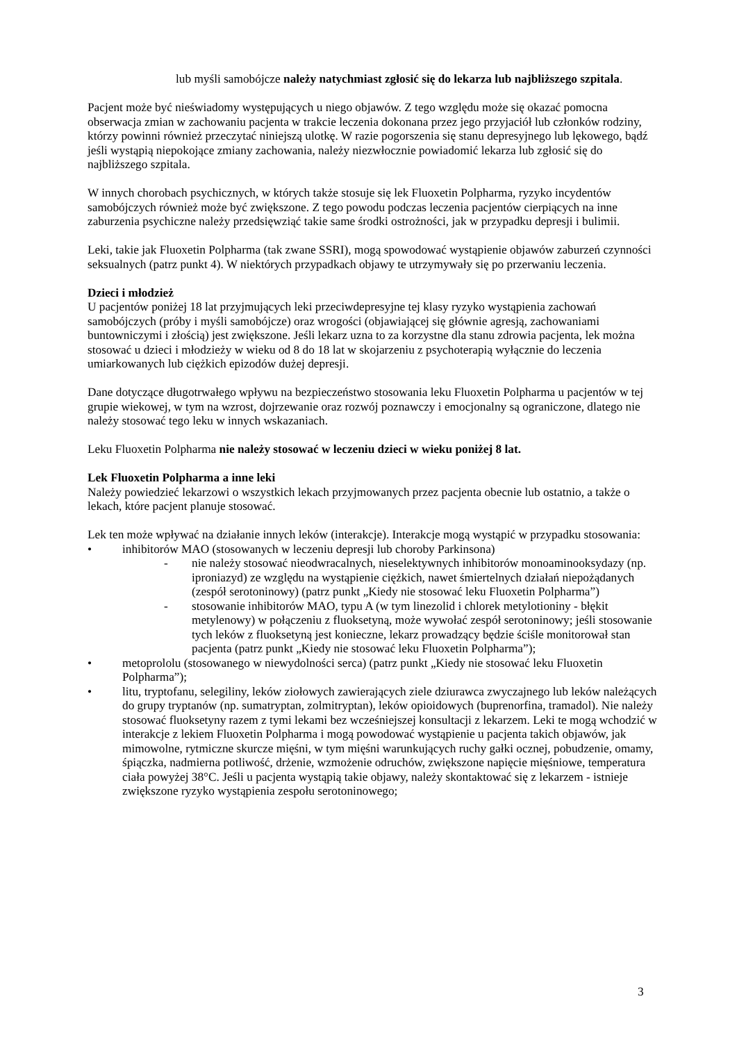lub myśli samobójcze należy natychmiast zgłosić się do lekarza lub najbliższego szpitala.
Pacjent może być nieświadomy występujących u niego objawów. Z tego względu może się okazać pomocna obserwacja zmian w zachowaniu pacjenta w trakcie leczenia dokonana przez jego przyjaciół lub członków rodziny, którzy powinni również przeczytać niniejszą ulotkę. W razie pogorszenia się stanu depresyjnego lub lękowego, bądź jeśli wystąpią niepokojące zmiany zachowania, należy niezwłocznie powiadomić lekarza lub zgłosić się do najbliższego szpitala.
W innych chorobach psychicznych, w których także stosuje się lek Fluoxetin Polpharma, ryzyko incydentów samobójczych również może być zwiększone. Z tego powodu podczas leczenia pacjentów cierpiących na inne zaburzenia psychiczne należy przedsięwziąć takie same środki ostrożności, jak w przypadku depresji i bulimii.
Leki, takie jak Fluoxetin Polpharma (tak zwane SSRI), mogą spowodować wystąpienie objawów zaburzeń czynności seksualnych (patrz punkt 4). W niektórych przypadkach objawy te utrzymywały się po przerwaniu leczenia.
Dzieci i młodzież
U pacjentów poniżej 18 lat przyjmujących leki przeciwdepresyjne tej klasy ryzyko wystąpienia zachowań samobójczych (próby i myśli samobójcze) oraz wrogości (objawiającej się głównie agresją, zachowaniami buntowniczymi i złością) jest zwiększone. Jeśli lekarz uzna to za korzystne dla stanu zdrowia pacjenta, lek można stosować u dzieci i młodzieży w wieku od 8 do 18 lat w skojarzeniu z psychoterapią wyłącznie do leczenia umiarkowanych lub ciężkich epizodów dużej depresji.
Dane dotyczące długotrwałego wpływu na bezpieczeństwo stosowania leku Fluoxetin Polpharma u pacjentów w tej grupie wiekowej, w tym na wzrost, dojrzewanie oraz rozwój poznawczy i emocjonalny są ograniczone, dlatego nie należy stosować tego leku w innych wskazaniach.
Leku Fluoxetin Polpharma nie należy stosować w leczeniu dzieci w wieku poniżej 8 lat.
Lek Fluoxetin Polpharma a inne leki
Należy powiedzieć lekarzowi o wszystkich lekach przyjmowanych przez pacjenta obecnie lub ostatnio, a także o lekach, które pacjent planuje stosować.
Lek ten może wpływać na działanie innych leków (interakcje). Interakcje mogą wystąpić w przypadku stosowania:
• inhibitorów MAO (stosowanych w leczeniu depresji lub choroby Parkinsona)
- nie należy stosować nieodwracalnych, nieselektywnych inhibitorów monoaminooksydazy (np. iproniazyd) ze względu na wystąpienie ciężkich, nawet śmiertelnych działań niepożądanych (zespół serotoninowy) (patrz punkt „Kiedy nie stosować leku Fluoxetin Polpharma”)
- stosowanie inhibitorów MAO, typu A (w tym linezolid i chlorek metylotioniny - błękit metylenowy) w połączeniu z fluoksetyną, może wywołać zespół serotoninowy; jeśli stosowanie tych leków z fluoksetyną jest konieczne, lekarz prowadzący będzie ściśle monitorował stan pacjenta (patrz punkt „Kiedy nie stosować leku Fluoxetin Polpharma”);
• metoprololu (stosowanego w niewydolności serca) (patrz punkt „Kiedy nie stosować leku Fluoxetin Polpharma”);
• litu, tryptofanu, selegiliny, leków ziołowych zawierających ziele dziurawca zwyczajnego lub leków należących do grupy tryptanów (np. sumatryptan, zolmitryptan), leków opioidowych (buprenorfina, tramadol). Nie należy stosować fluoksetyny razem z tymi lekami bez wcześniejszej konsultacji z lekarzem. Leki te mogą wchodzić w interakcje z lekiem Fluoxetin Polpharma i mogą powodować wystąpienie u pacjenta takich objawów, jak mimowolne, rytmiczne skurcze mięśni, w tym mięśni warunkujących ruchy gałki ocznej, pobudzenie, omamy, śpiączka, nadmierna potliwość, drżenie, wzmożenie odruchów, zwiększone napięcie mięśniowe, temperatura ciała powyżej 38°C. Jeśli u pacjenta wystąpią takie objawy, należy skontaktować się z lekarzem - istnieje zwiększone ryzyko wystąpienia zespołu serotoninowego;
3